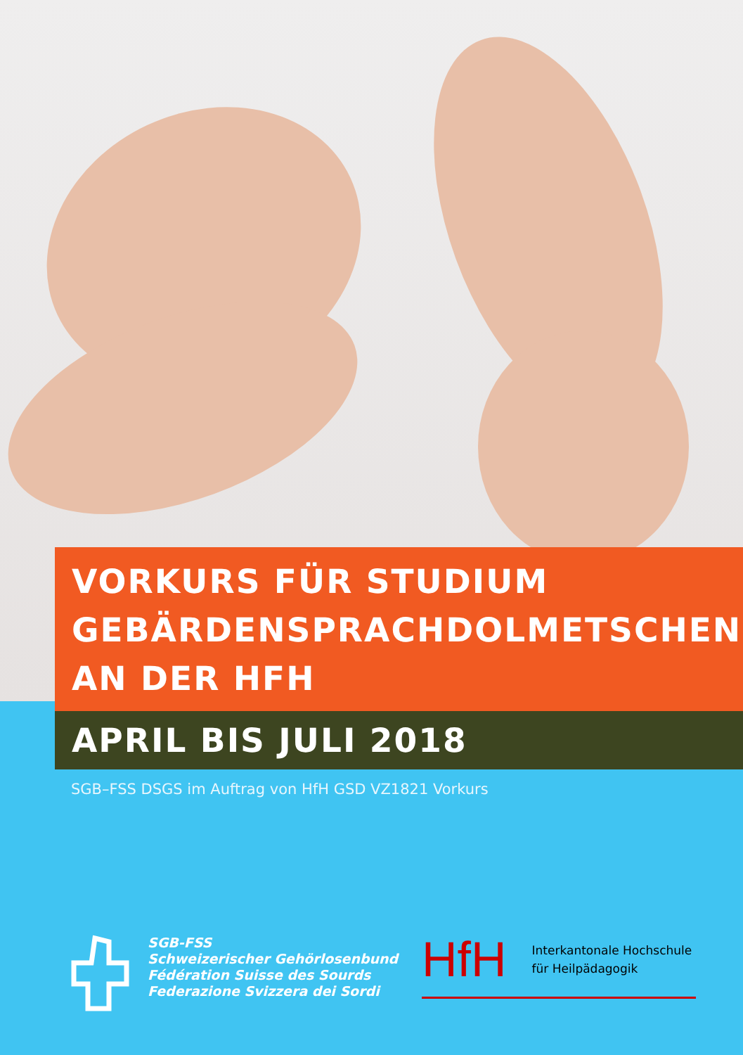VORKURS FÜR STUDIUM
GEBÄRDENSPRACHDOLMETSCHEN
AN DER HFH
APRIL BIS JULI 2018
SGB–FSS DSGS im Auftrag von HfH GSD VZ1821 Vorkurs
SGB-FSS
Schweizerischer Gehörlosenbund
Fédération Suisse des Sourds
Federazione Svizzera dei Sordi
HfH Interkantonale Hochschule
für Heilpädagogik